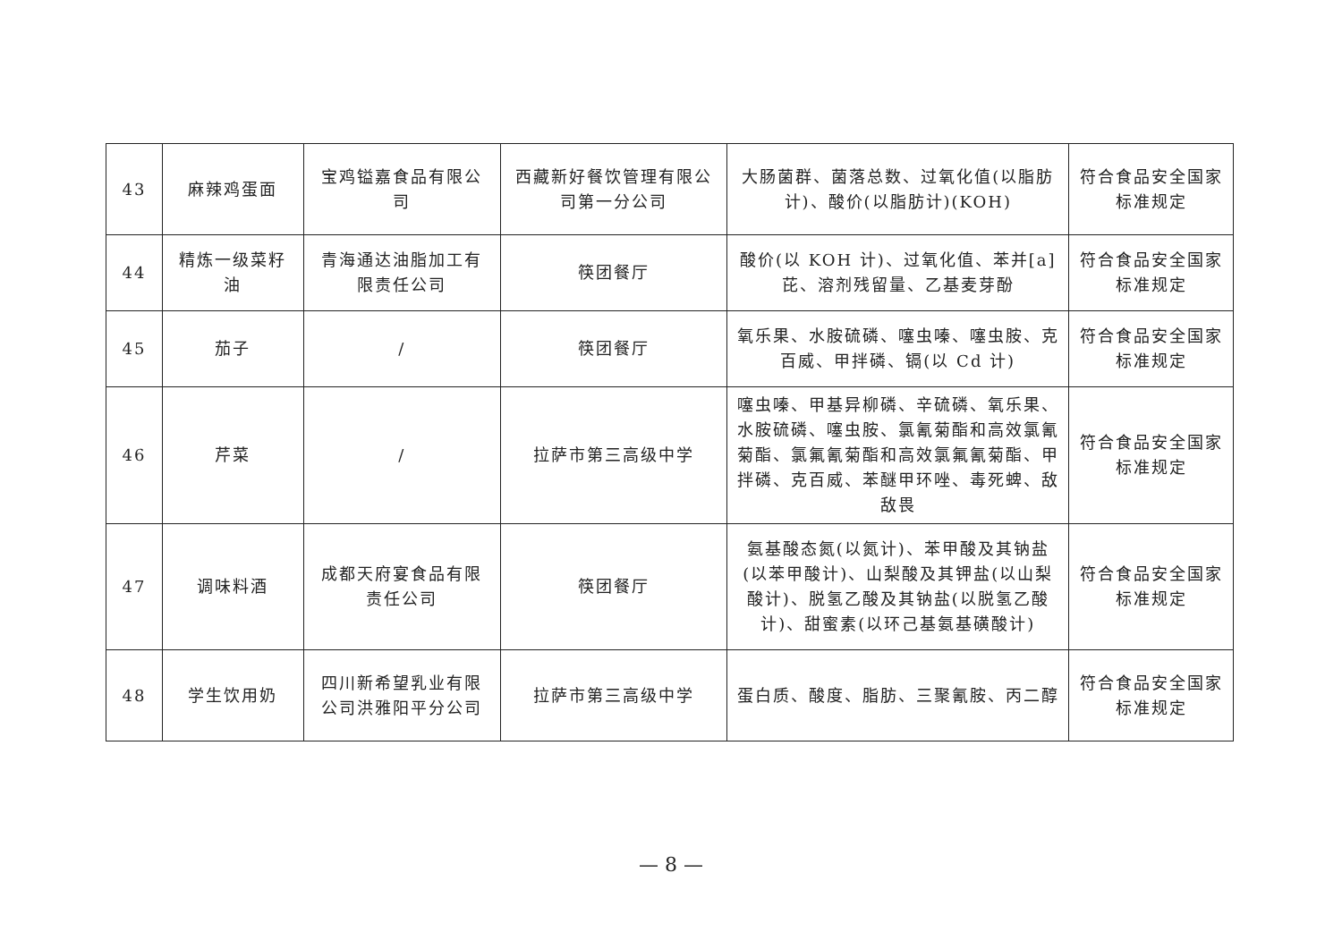| 43 | 麻辣鸡蛋面 | 宝鸡镒嘉食品有限公司 | 西藏新好餐饮管理有限公司第一分公司 | 大肠菌群、菌落总数、过氧化值(以脂肪计)、酸价(以脂肪计)(KOH) | 符合食品安全国家标准规定 |
| 44 | 精炼一级菜籽油 | 青海通达油脂加工有限责任公司 | 筷团餐厅 | 酸价(以 KOH 计)、过氧化值、苯并[a]芘、溶剂残留量、乙基麦芽酚 | 符合食品安全国家标准规定 |
| 45 | 茄子 | / | 筷团餐厅 | 氧乐果、水胺硫磷、噻虫嗪、噻虫胺、克百威、甲拌磷、镉(以 Cd 计) | 符合食品安全国家标准规定 |
| 46 | 芹菜 | / | 拉萨市第三高级中学 | 噻虫嗪、甲基异柳磷、辛硫磷、氧乐果、水胺硫磷、噻虫胺、氯氰菊酯和高效氯氰菊酯、氯氟氰菊酯和高效氯氟氰菊酯、甲拌磷、克百威、苯醚甲环唑、毒死蜱、敌敌畏 | 符合食品安全国家标准规定 |
| 47 | 调味料酒 | 成都天府宴食品有限责任公司 | 筷团餐厅 | 氨基酸态氮(以氮计)、苯甲酸及其钠盐(以苯甲酸计)、山梨酸及其钾盐(以山梨酸计)、脱氢乙酸及其钠盐(以脱氢乙酸计)、甜蜜素(以环己基氨基磺酸计) | 符合食品安全国家标准规定 |
| 48 | 学生饮用奶 | 四川新希望乳业有限公司洪雅阳平分公司 | 拉萨市第三高级中学 | 蛋白质、酸度、脂肪、三聚氰胺、丙二醇 | 符合食品安全国家标准规定 |
— 8 —